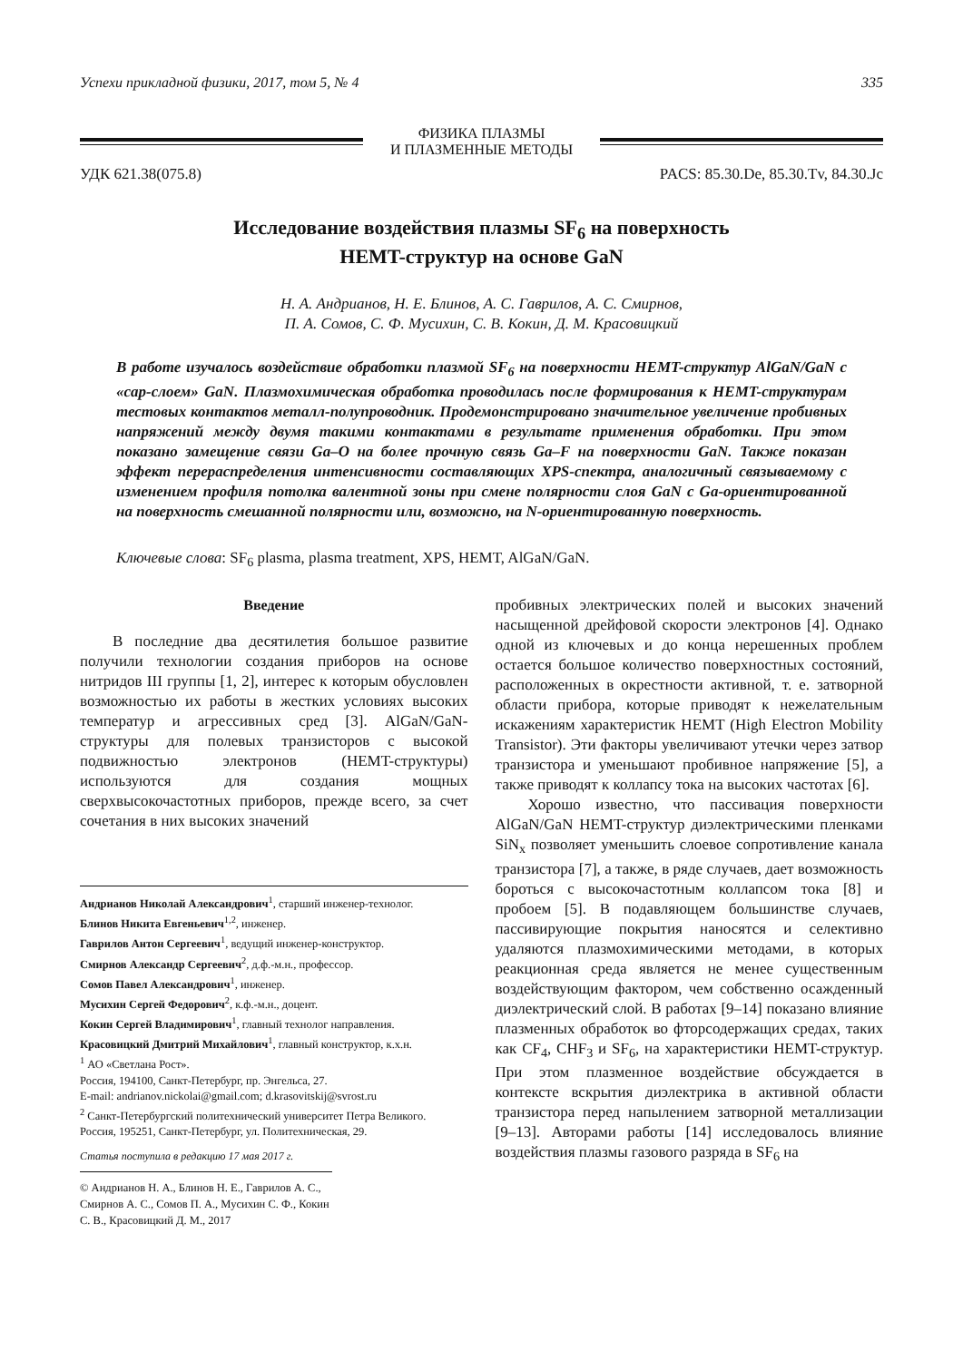Успехи прикладной физики, 2017, том 5, № 4 335
ФИЗИКА ПЛАЗМЫ
И ПЛАЗМЕННЫЕ МЕТОДЫ
УДК 621.38(075.8) PACS: 85.30.De, 85.30.Tv, 84.30.Jc
Исследование воздействия плазмы SF<sub>6</sub> на поверхность
HEMT-структур на основе GaN
Н. А. Андрианов, Н. Е. Блинов, А. С. Гаврилов, А. С. Смирнов,
П. А. Сомов, С. Ф. Мусихин, С. В. Кокин, Д. М. Красовицкий
В работе изучалось воздействие обработки плазмой SF<sub>6</sub> на поверхности HEMT-структур AlGaN/GaN с «cap-слоем» GaN. Плазмохимическая обработка проводилась после формирования к HEMT-структурам тестовых контактов металл-полупроводник. Продемонстрировано значительное увеличение пробивных напряжений между двумя такими контактами в результате применения обработки. При этом показано замещение связи Ga–O на более прочную связь Ga–F на поверхности GaN. Также показан эффект перераспределения интенсивности составляющих XPS-спектра, аналогичный связываемому с изменением профиля потолка валентной зоны при смене полярности слоя GaN с Ga-ориентированной на поверхность смешанной полярности или, возможно, на N-ориентированную поверхность.
Ключевые слова: SF<sub>6</sub> plasma, plasma treatment, XPS, HEMT, AlGaN/GaN.
Введение
В последние два десятилетия большое развитие получили технологии создания приборов на основе нитридов III группы [1, 2], интерес к которым обусловлен возможностью их работы в жестких условиях высоких температур и агрессивных сред [3]. AlGaN/GaN-структуры для полевых транзисторов с высокой подвижностью электронов (HEMT-структуры) используются для создания мощных сверхвысокочастотных приборов, прежде всего, за счет сочетания в них высоких значений
Андрианов Николай Александрович<sup>1</sup>, старший инженер-технолог.
Блинов Никита Евгеньевич<sup>1,2</sup>, инженер.
Гаврилов Антон Сергеевич<sup>1</sup>, ведущий инженер-конструктор.
Смирнов Александр Сергеевич<sup>2</sup>, д.ф.-м.н., профессор.
Сомов Павел Александрович<sup>1</sup>, инженер.
Мусихин Сергей Федорович<sup>2</sup>, к.ф.-м.н., доцент.
Кокин Сергей Владимирович<sup>1</sup>, главный технолог направления.
Красовицкий Дмитрий Михайлович<sup>1</sup>, главный конструктор, к.х.н.
<sup>1</sup> АО «Светлана Рост».
Россия, 194100, Санкт-Петербург, пр. Энгельса, 27.
E-mail: andrianov.nickolai@gmail.com; d.krasovitskij@svrost.ru
<sup>2</sup> Санкт-Петербургский политехнический университет Петра Великого.
Россия, 195251, Санкт-Петербург, ул. Политехническая, 29.
Статья поступила в редакцию 17 мая 2017 г.
© Андрианов Н. А., Блинов Н. Е., Гаврилов А. С., Смирнов А. С., Сомов П. А., Мусихин С. Ф., Кокин С. В., Красовицкий Д. М., 2017
пробивных электрических полей и высоких значений насыщенной дрейфовой скорости электронов [4]. Однако одной из ключевых и до конца нерешенных проблем остается большое количество поверхностных состояний, расположенных в окрестности активной, т. е. затворной области прибора, которые приводят к нежелательным искажениям характеристик HEMT (High Electron Mobility Transistor). Эти факторы увеличивают утечки через затвор транзистора и уменьшают пробивное напряжение [5], а также приводят к коллапсу тока на высоких частотах [6].
Хорошо известно, что пассивация поверхности AlGaN/GaN HEMT-структур диэлектрическими пленками SiN<sub>x</sub> позволяет уменьшить слоевое сопротивление канала транзистора [7], а также, в ряде случаев, дает возможность бороться с высокочастотным коллапсом тока [8] и пробоем [5]. В подавляющем большинстве случаев, пассивирующие покрытия наносятся и селективно удаляются плазмохимическими методами, в которых реакционная среда является не менее существенным воздействующим фактором, чем собственно осажденный диэлектрический слой. В работах [9–14] показано влияние плазменных обработок во фторсодержащих средах, таких как CF<sub>4</sub>, CHF<sub>3</sub> и SF<sub>6</sub>, на характеристики HEMT-структур. При этом плазменное воздействие обсуждается в контексте вскрытия диэлектрика в активной области транзистора перед напылением затворной металлизации [9–13]. Авторами работы [14] исследовалось влияние воздействия плазмы газового разряда в SF<sub>6</sub> на